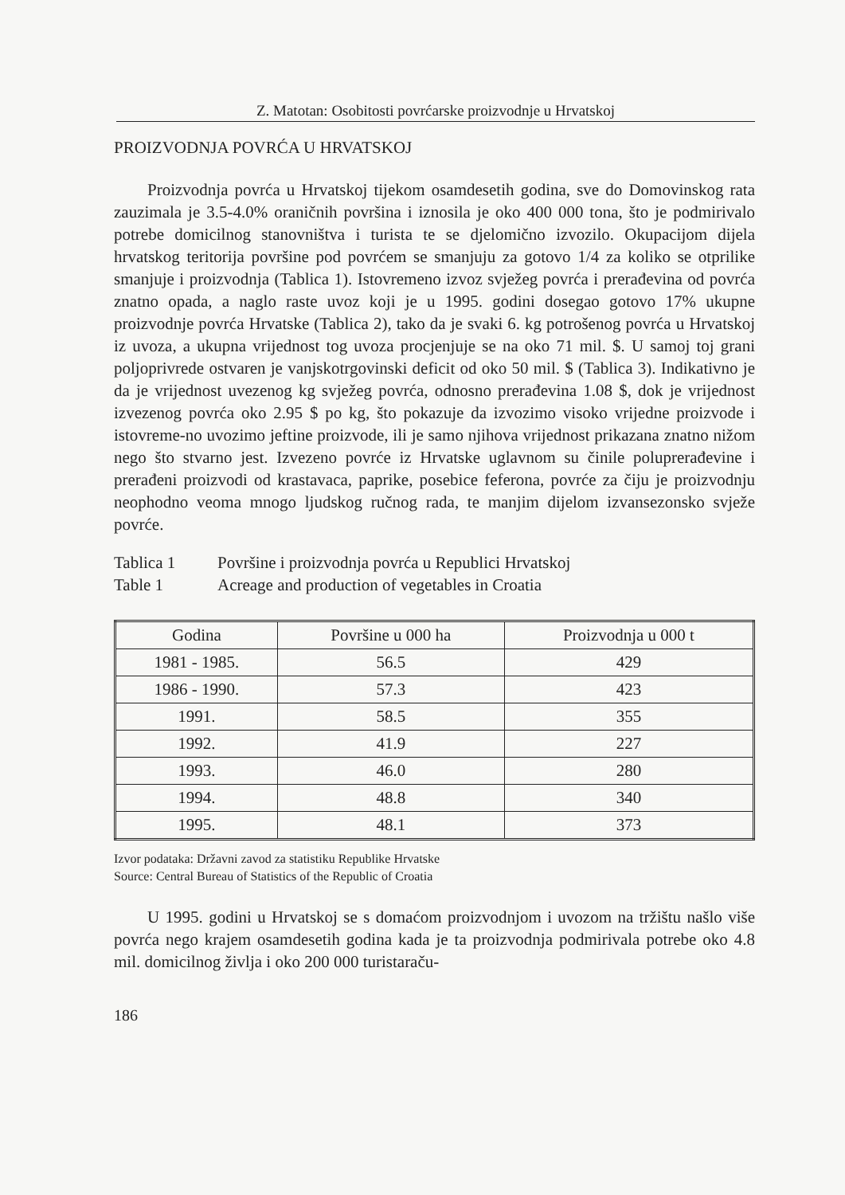Z. Matotan: Osobitosti povrćarske proizvodnje u Hrvatskoj
PROIZVODNJA POVRĆA U HRVATSKOJ
Proizvodnja povrća u Hrvatskoj tijekom osamdesetih godina, sve do Domovinskog rata zauzimala je 3.5-4.0% oraničnih površina i iznosila je oko 400 000 tona, što je podmirivalo potrebe domicilnog stanovništva i turista te se djelomično izvozilo. Okupacijom dijela hrvatskog teritorija površine pod povrćem se smanjuju za gotovo 1/4 za koliko se otprilike smanjuje i proizvodnja (Tablica 1). Istovremeno izvoz svježeg povrća i prerađevina od povrća znatno opada, a naglo raste uvoz koji je u 1995. godini dosegao gotovo 17% ukupne proizvodnje povrća Hrvatske (Tablica 2), tako da je svaki 6. kg potrošenog povrća u Hrvatskoj iz uvoza, a ukupna vrijednost tog uvoza procjenjuje se na oko 71 mil. $. U samoj toj grani poljoprivrede ostvaren je vanjskotrgovinski deficit od oko 50 mil. $ (Tablica 3). Indikativno je da je vrijednost uvezenog kg svježeg povrća, odnosno prerađevina 1.08 $, dok je vrijednost izvezenog povrća oko 2.95 $ po kg, što pokazuje da izvozimo visoko vrijedne proizvode i istovreme-no uvozimo jeftine proizvode, ili je samo njihova vrijednost prikazana znatno nižom nego što stvarno jest. Izvezeno povrće iz Hrvatske uglavnom su činile poluprerađevine i prerađeni proizvodi od krastavaca, paprike, posebice feferona, povrće za čiju je proizvodnju neophodno veoma mnogo ljudskog ručnog rada, te manjim dijelom izvansezonsko svježe povrće.
Tablica 1 Površine i proizvodnja povrća u Republici Hrvatskoj Table 1 Acreage and production of vegetables in Croatia
| Godina | Površine u 000 ha | Proizvodnja u 000 t |
| --- | --- | --- |
| 1981 - 1985. | 56.5 | 429 |
| 1986 - 1990. | 57.3 | 423 |
| 1991. | 58.5 | 355 |
| 1992. | 41.9 | 227 |
| 1993. | 46.0 | 280 |
| 1994. | 48.8 | 340 |
| 1995. | 48.1 | 373 |
Izvor podataka: Državni zavod za statistiku Republike Hrvatske
Source: Central Bureau of Statistics of the Republic of Croatia
U 1995. godini u Hrvatskoj se s domaćom proizvodnjom i uvozom na tržištu našlo više povrća nego krajem osamdesetih godina kada je ta proizvodnja podmirivala potrebe oko 4.8 mil. domicilnog življa i oko 200 000 turistaraču-
186